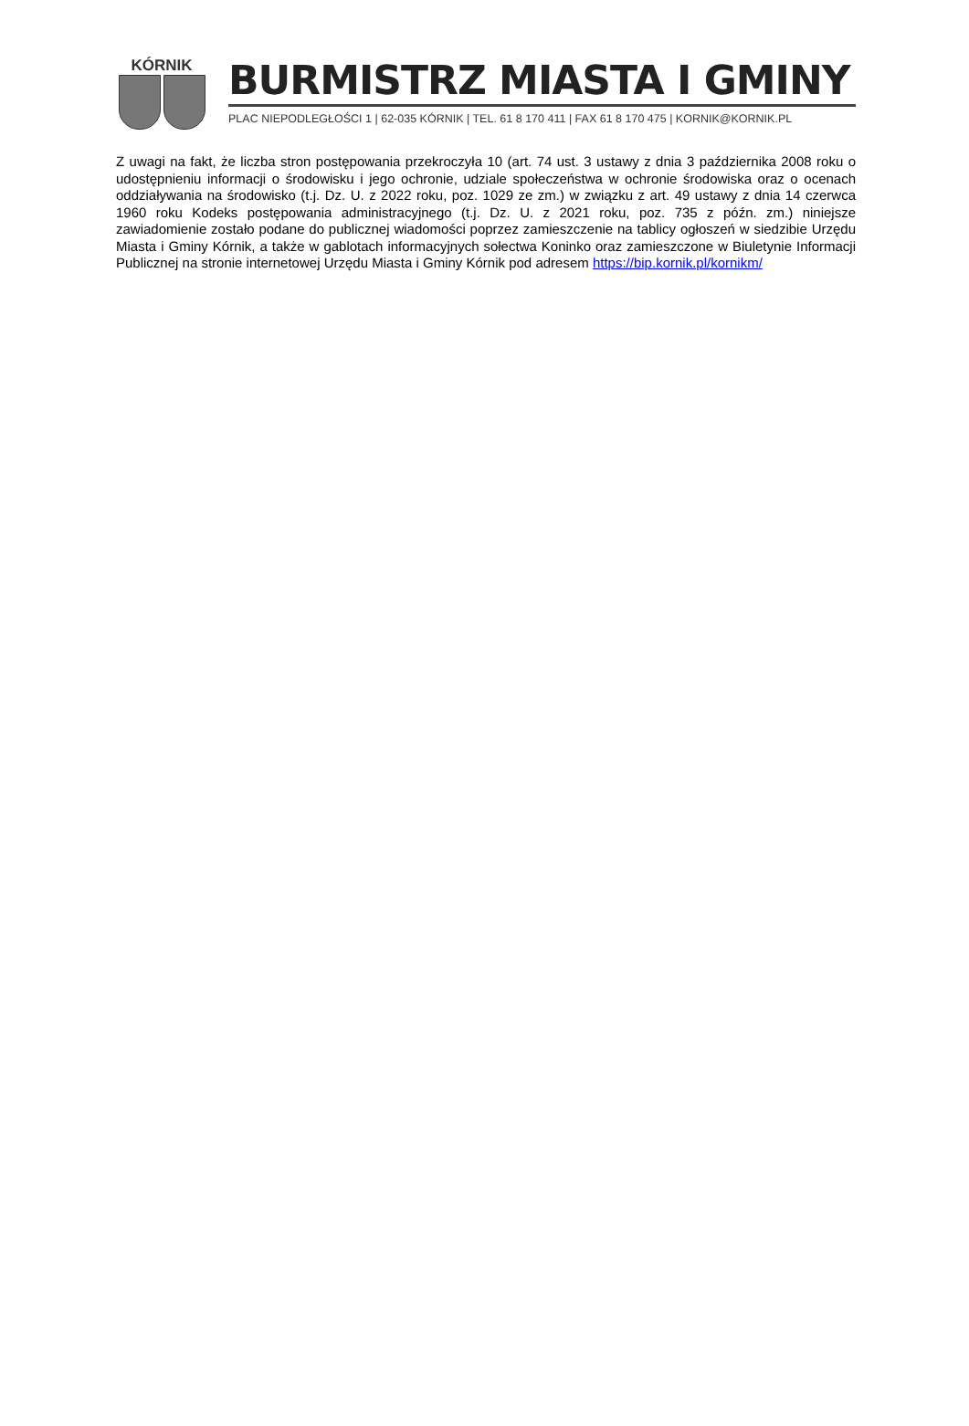KÓRNIK
BURMISTRZ MIASTA I GMINY
PLAC NIEPODLEGŁOŚCI 1 | 62-035 KÓRNIK | TEL. 61 8 170 411 | FAX 61 8 170 475 | KORNIK@KORNIK.PL
Z uwagi na fakt, że liczba stron postępowania przekroczyła 10 (art. 74 ust. 3 ustawy z dnia 3 października 2008 roku o udostępnieniu informacji o środowisku i jego ochronie, udziale społeczeństwa w ochronie środowiska oraz o ocenach oddziaływania na środowisko (t.j. Dz. U. z 2022 roku, poz. 1029 ze zm.) w związku z art. 49 ustawy z dnia 14 czerwca 1960 roku Kodeks postępowania administracyjnego (t.j. Dz. U. z 2021 roku, poz. 735 z późn. zm.) niniejsze zawiadomienie zostało podane do publicznej wiadomości poprzez zamieszczenie na tablicy ogłoszeń w siedzibie Urzędu Miasta i Gminy Kórnik, a także w gablotach informacyjnych sołectwa Koninko oraz zamieszczone w Biuletynie Informacji Publicznej na stronie internetowej Urzędu Miasta i Gminy Kórnik pod adresem https://bip.kornik.pl/kornikm/